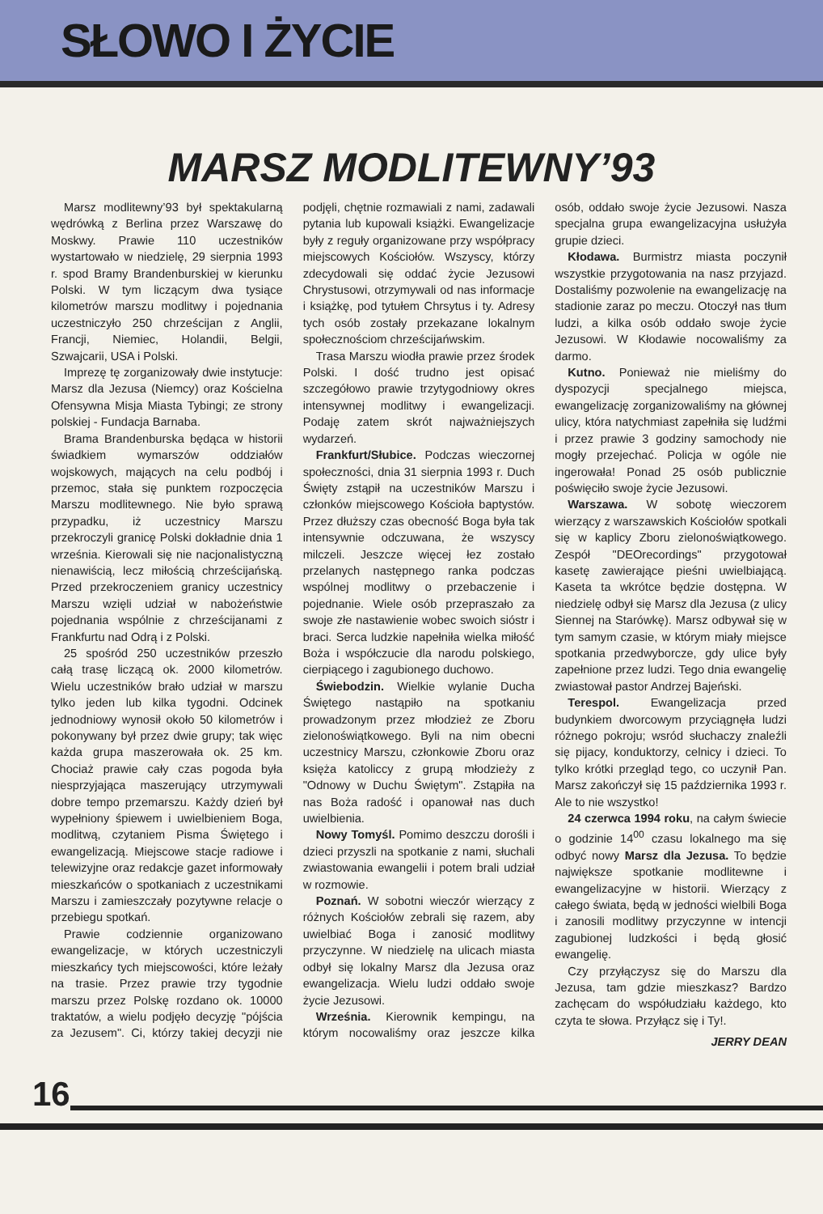SŁOWO I ŻYCIE
MARSZ MODLITEWNY’93
Marsz modlitewny’93 był spektakularną wędrówką z Berlina przez Warszawę do Moskwy. Prawie 110 uczestników wystartowało w niedzielę, 29 sierpnia 1993 r. spod Bramy Brandenburskiej w kierunku Polski. W tym liczącym dwa tysiące kilometrów marszu modlitwy i pojednania uczestniczyło 250 chrześcijan z Anglii, Francji, Niemiec, Holandii, Belgii, Szwajcarii, USA i Polski.
Imprezę tę zorganizowały dwie instytucje: Marsz dla Jezusa (Niemcy) oraz Kościelna Ofensywna Misja Miasta Tybingi; ze strony polskiej - Fundacja Barnaba.
Brama Brandenburska będąca w historii świadkiem wymarszów oddziałów wojskowych, mających na celu podbój i przemoc, stała się punktem rozpoczęcia Marszu modlitewnego. Nie było sprawą przypadku, iż uczestnicy Marszu przekroczyli granicę Polski dokładnie dnia 1 września. Kierowali się nie nacjonalistyczną nienawiścią, lecz miłością chrześcijańską. Przed przekroczeniem granicy uczestnicy Marszu wzięli udział w nabożeństwie pojednania wspólnie z chrześcijanami z Frankfurtu nad Odrą i z Polski.
25 spośród 250 uczestników przeszło całą trasę liczącą ok. 2000 kilometrów. Wielu uczestników brało udział w marszu tylko jeden lub kilka tygodni. Odcinek jednodniowy wynosił około 50 kilometrów i pokonywany był przez dwie grupy; tak więc każda grupa maszerowała ok. 25 km. Chociaż prawie cały czas pogoda była niesprzyjająca maszerujący utrzymywali dobre tempo przemarszu. Każdy dzień był wypełniony śpiewem i uwielbieniem Boga, modlitwą, czytaniem Pisma Świętego i ewangelizacją. Miejscowe stacje radiowe i telewizyjne oraz redakcje gazet informowały mieszkańców o spotkaniach z uczestnikami Marszu i zamieszczały pozytywne relacje o przebiegu spotkań.
Prawie codziennie organizowano ewangelizacje, w których uczestniczyli mieszkańcy tych miejscowości, które leżały na trasie. Przez prawie trzy tygodnie marszu przez Polskę rozdano ok. 10000 traktatów, a wielu podjęło decyzję "pójścia za Jezusem". Ci, którzy takiej decyzji nie podjęli, chętnie rozmawiali z nami, zadawali pytania lub kupowali książki. Ewangelizacje były z reguły organizowane przy współpracy miejscowych Kościołów. Wszyscy, którzy zdecydowali się oddać życie Jezusowi Chrystusowi, otrzymywali od nas informacje i książkę, pod tytułem Chrsytus i ty. Adresy tych osób zostały przekazane lokalnym społecznościom chrześcijańwskim.
Trasa Marszu wiodła prawie przez środek Polski. I dość trudno jest opisać szczegółowo prawie trzytygodniowy okres intensywnej modlitwy i ewangelizacji. Podaję zatem skrót najważniejszych wydarzeń.
Frankfurt/Słubice. Podczas wieczornej społeczności, dnia 31 sierpnia 1993 r. Duch Święty zstąpił na uczestników Marszu i członków miejscowego Kościoła baptystów. Przez dłuższy czas obecność Boga była tak intensywnie odczuwana, że wszyscy milczeli. Jeszcze więcej łez zostało przelanych następnego ranka podczas wspólnej modlitwy o przebaczenie i pojednanie. Wiele osób przepraszało za swoje złe nastawienie wobec swoich sióstr i braci. Serca ludzkie napełniła wielka miłość Boża i współczucie dla narodu polskiego, cierpiącego i zagubionego duchowo.
Świebodzin. Wielkie wylanie Ducha Świętego nastąpiło na spotkaniu prowadzonym przez młodzież ze Zboru zielonoświątkowego. Byli na nim obecni uczestnicy Marszu, członkowie Zboru oraz księża katoliccy z grupą młodzieży z "Odnowy w Duchu Świętym". Zstąpiła na nas Boża radość i opanował nas duch uwielbienia.
Nowy Tomyśl. Pomimo deszczu dorośli i dzieci przyszli na spotkanie z nami, słuchali zwiastowania ewangelii i potem brali udział w rozmowie.
Poznań. W sobotni wieczór wierzący z różnych Kościołów zebrali się razem, aby uwielbiać Boga i zanosić modlitwy przyczynne. W niedzielę na ulicach miasta odbył się lokalny Marsz dla Jezusa oraz ewangelizacja. Wielu ludzi oddało swoje życie Jezusowi.
Września. Kierownik kempingu, na którym nocowaliśmy oraz jeszcze kilka osób, oddało swoje życie Jezusowi. Nasza specjalna grupa ewangelizacyjna usłużyła grupie dzieci.
Kłodawa. Burmistrz miasta poczynił wszystkie przygotowania na nasz przyjazd. Dostaliśmy pozwolenie na ewangelizację na stadionie zaraz po meczu. Otoczył nas tłum ludzi, a kilka osób oddało swoje życie Jezusowi. W Kłodawie nocowaliśmy za darmo.
Kutno. Ponieważ nie mieliśmy do dyspozycji specjalnego miejsca, ewangelizację zorganizowaliśmy na głównej ulicy, która natychmiast zapełniła się ludźmi i przez prawie 3 godziny samochody nie mogły przejechać. Policja w ogóle nie ingerowała! Ponad 25 osób publicznie poświęciło swoje życie Jezusowi.
Warszawa. W sobotę wieczorem wierzący z warszawskich Kościołów spotkali się w kaplicy Zboru zielonoświątkowego. Zespół "DEOrecordings" przygotował kasetę zawierające pieśni uwielbiającą. Kaseta ta wkrótce będzie dostępna. W niedzielę odbył się Marsz dla Jezusa (z ulicy Siennej na Starówkę). Marsz odbywał się w tym samym czasie, w którym miały miejsce spotkania przedwyborcze, gdy ulice były zapełnione przez ludzi. Tego dnia ewangelię zwiastował pastor Andrzej Bajeński.
Terespol. Ewangelizacja przed budynkiem dworcowym przyciągnęła ludzi różnego pokroju; wsród słuchaczy znaleźli się pijacy, konduktorzy, celnicy i dzieci. To tylko krótki przegląd tego, co uczynił Pan. Marsz zakończył się 15 października 1993 r. Ale to nie wszystko!
24 czerwca 1994 roku, na całym świecie o godzinie 14<sup>00</sup> czasu lokalnego ma się odbyć nowy Marsz dla Jezusa. To będzie największe spotkanie modlitewne i ewangelizacyjne w historii. Wierzący z całego świata, będą w jedności wielbili Boga i zanosili modlitwy przyczynne w intencji zagubionej ludzkości i będą głosić ewangelię.
Czy przyłączysz się do Marszu dla Jezusa, tam gdzie mieszkasz? Bardzo zachęcam do współudziału każdego, kto czyta te słowa. Przyłącz się i Ty!.
JERRY DEAN
16